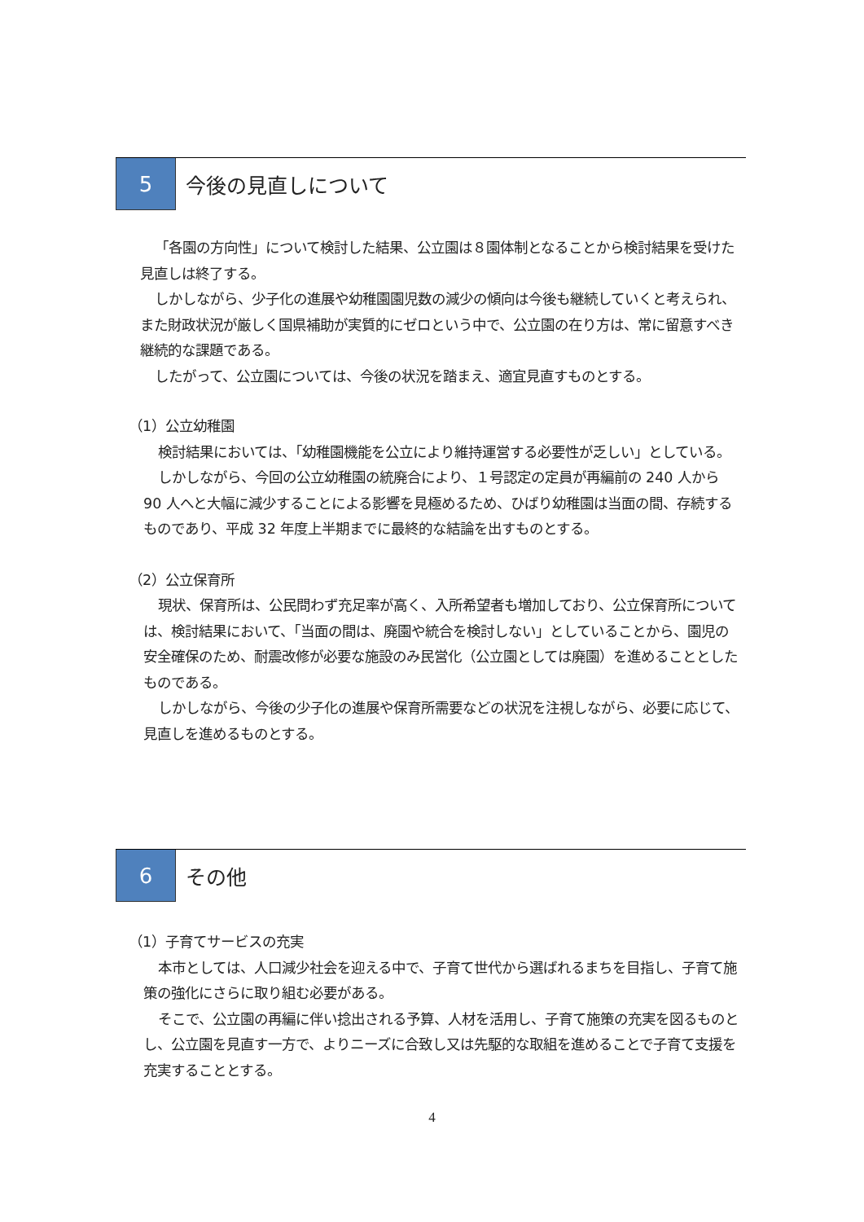5 今後の見直しについて
「各園の方向性」について検討した結果、公立園は８園体制となることから検討結果を受けた見直しは終了する。
しかしながら、少子化の進展や幼稚園園児数の減少の傾向は今後も継続していくと考えられ、また財政状況が厳しく国県補助が実質的にゼロという中で、公立園の在り方は、常に留意すべき継続的な課題である。
したがって、公立園については、今後の状況を踏まえ、適宜見直すものとする。
（1）公立幼稚園
検討結果においては、「幼稚園機能を公立により維持運営する必要性が乏しい」としている。
しかしながら、今回の公立幼稚園の統廃合により、１号認定の定員が再編前の 240 人から 90 人へと大幅に減少することによる影響を見極めるため、ひばり幼稚園は当面の間、存続するものであり、平成 32 年度上半期までに最終的な結論を出すものとする。
（2）公立保育所
現状、保育所は、公民問わず充足率が高く、入所希望者も増加しており、公立保育所については、検討結果において、「当面の間は、廃園や統合を検討しない」としていることから、園児の安全確保のため、耐震改修が必要な施設のみ民営化（公立園としては廃園）を進めることとしたものである。
しかしながら、今後の少子化の進展や保育所需要などの状況を注視しながら、必要に応じて、見直しを進めるものとする。
6 その他
（1）子育てサービスの充実
本市としては、人口減少社会を迎える中で、子育て世代から選ばれるまちを目指し、子育て施策の強化にさらに取り組む必要がある。
そこで、公立園の再編に伴い捻出される予算、人材を活用し、子育て施策の充実を図るものとし、公立園を見直す一方で、よりニーズに合致し又は先駆的な取組を進めることで子育て支援を充実することとする。
4